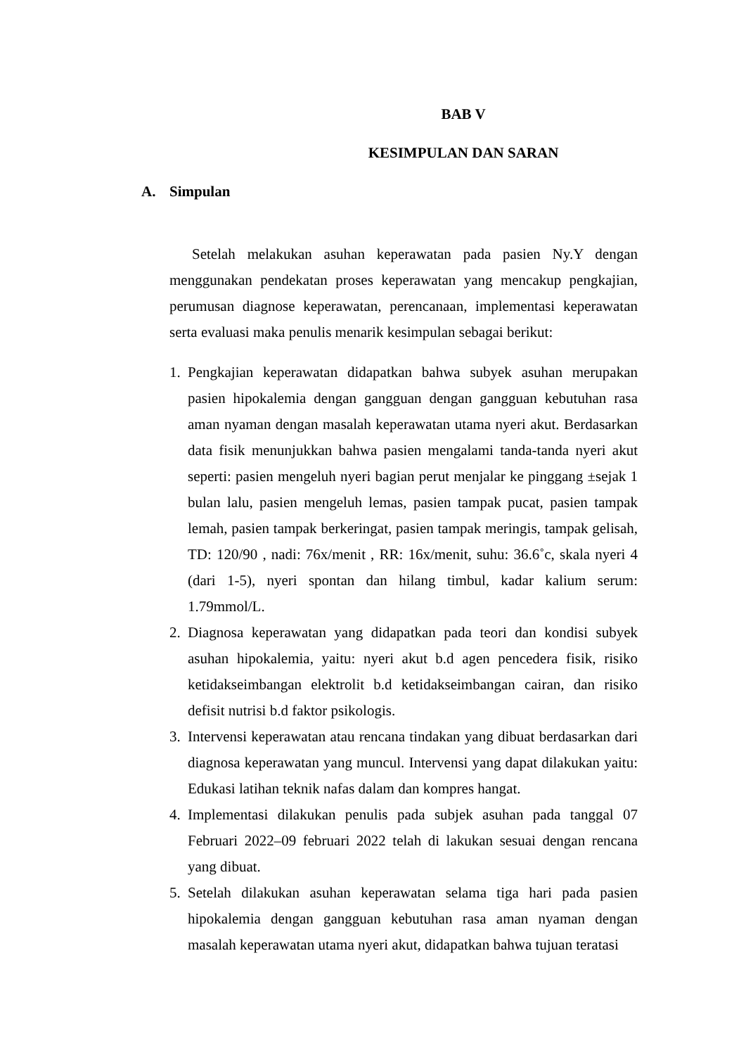BAB V
KESIMPULAN DAN SARAN
A. Simpulan
Setelah melakukan asuhan keperawatan pada pasien Ny.Y dengan menggunakan pendekatan proses keperawatan yang mencakup pengkajian, perumusan diagnose keperawatan, perencanaan, implementasi keperawatan serta evaluasi maka penulis menarik kesimpulan sebagai berikut:
1. Pengkajian keperawatan didapatkan bahwa subyek asuhan merupakan pasien hipokalemia dengan gangguan dengan gangguan kebutuhan rasa aman nyaman dengan masalah keperawatan utama nyeri akut. Berdasarkan data fisik menunjukkan bahwa pasien mengalami tanda-tanda nyeri akut seperti: pasien mengeluh nyeri bagian perut menjalar ke pinggang ±sejak 1 bulan lalu, pasien mengeluh lemas, pasien tampak pucat, pasien tampak lemah, pasien tampak berkeringat, pasien tampak meringis, tampak gelisah, TD: 120/90 , nadi: 76x/menit , RR: 16x/menit, suhu: 36.6˚c, skala nyeri 4 (dari 1-5), nyeri spontan dan hilang timbul, kadar kalium serum: 1.79mmol/L.
2. Diagnosa keperawatan yang didapatkan pada teori dan kondisi subyek asuhan hipokalemia, yaitu: nyeri akut b.d agen pencedera fisik, risiko ketidakseimbangan elektrolit b.d ketidakseimbangan cairan, dan risiko defisit nutrisi b.d faktor psikologis.
3. Intervensi keperawatan atau rencana tindakan yang dibuat berdasarkan dari diagnosa keperawatan yang muncul. Intervensi yang dapat dilakukan yaitu: Edukasi latihan teknik nafas dalam dan kompres hangat.
4. Implementasi dilakukan penulis pada subjek asuhan pada tanggal 07 Februari 2022–09 februari 2022 telah di lakukan sesuai dengan rencana yang dibuat.
5. Setelah dilakukan asuhan keperawatan selama tiga hari pada pasien hipokalemia dengan gangguan kebutuhan rasa aman nyaman dengan masalah keperawatan utama nyeri akut, didapatkan bahwa tujuan teratasi